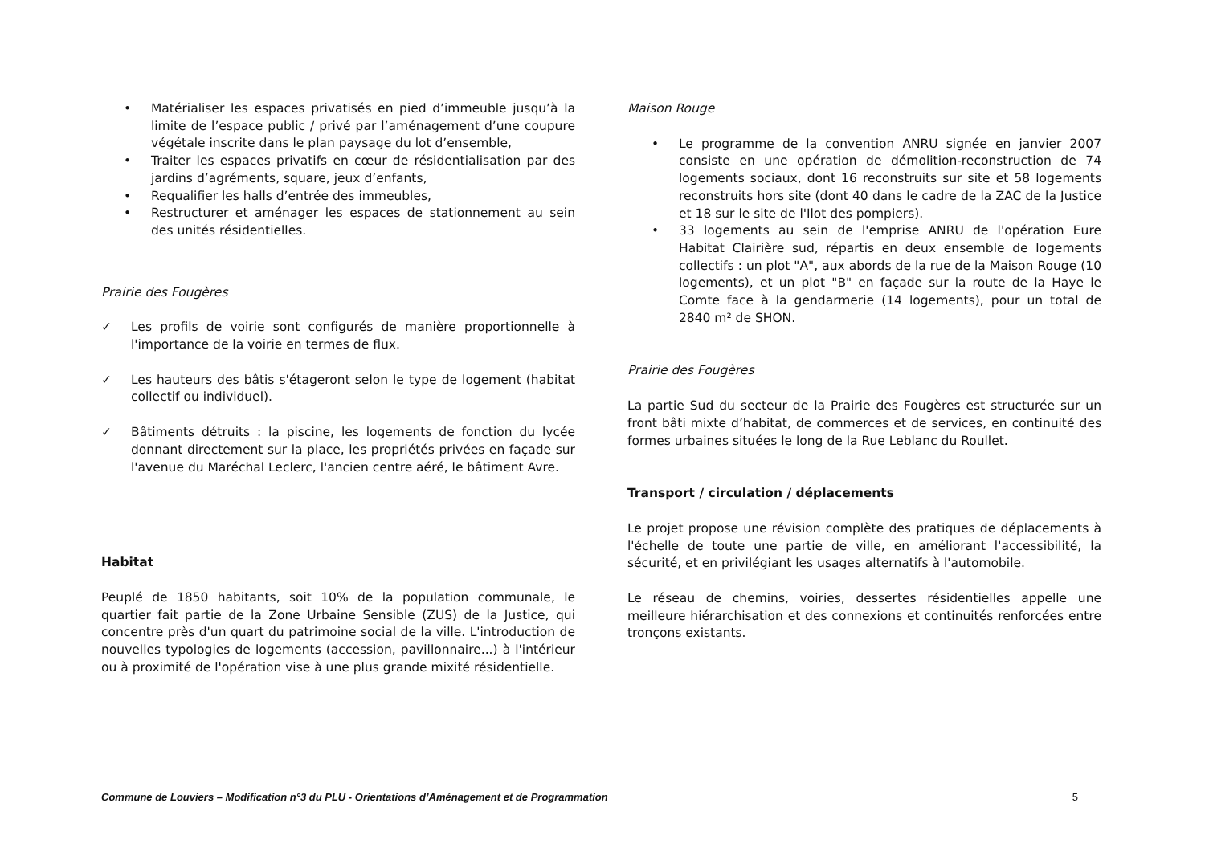• Matérialiser les espaces privatisés en pied d’immeuble jusqu’à la limite de l’espace public / privé par l’aménagement d’une coupure végétale inscrite dans le plan paysage du lot d’ensemble,
• Traiter les espaces privatifs en cœur de résidentialisation par des jardins d’agréments, square, jeux d’enfants,
• Requalifier les halls d’entrée des immeubles,
• Restructurer et aménager les espaces de stationnement au sein des unités résidentielles.
Prairie des Fougères
✓ Les profils de voirie sont configurés de manière proportionnelle à l'importance de la voirie en termes de flux.
✓ Les hauteurs des bâtis s'étageront selon le type de logement (habitat collectif ou individuel).
✓ Bâtiments détruits : la piscine, les logements de fonction du lycée donnant directement sur la place, les propriétés privées en façade sur l'avenue du Maréchal Leclerc, l'ancien centre aéré, le bâtiment Avre.
Habitat
Peuplé de 1850 habitants, soit 10% de la population communale, le quartier fait partie de la Zone Urbaine Sensible (ZUS) de la Justice, qui concentre près d'un quart du patrimoine social de la ville. L'introduction de nouvelles typologies de logements (accession, pavillonnaire...) à l'intérieur ou à proximité de l'opération vise à une plus grande mixité résidentielle.
Maison Rouge
• Le programme de la convention ANRU signée en janvier 2007 consiste en une opération de démolition-reconstruction de 74 logements sociaux, dont 16 reconstruits sur site et 58 logements reconstruits hors site (dont 40 dans le cadre de la ZAC de la Justice et 18 sur le site de l'Ilot des pompiers).
• 33 logements au sein de l'emprise ANRU de l'opération Eure Habitat Clairière sud, répartis en deux ensemble de logements collectifs : un plot "A", aux abords de la rue de la Maison Rouge (10 logements), et un plot "B" en façade sur la route de la Haye le Comte face à la gendarmerie (14 logements), pour un total de 2840 m² de SHON.
Prairie des Fougères
La partie Sud du secteur de la Prairie des Fougères est structurée sur un front bâti mixte d’habitat, de commerces et de services, en continuité des formes urbaines situées le long de la Rue Leblanc du Roullet.
Transport / circulation / déplacements
Le projet propose une révision complète des pratiques de déplacements à l'échelle de toute une partie de ville, en améliorant l'accessibilité, la sécurité, et en privilégiant les usages alternatifs à l'automobile.
Le réseau de chemins, voiries, dessertes résidentielles appelle une meilleure hiérarchisation et des connexions et continuités renforcées entre tronçons existants.
Commune de Louviers – Modification n°3 du PLU - Orientations d’Aménagement et de Programmation 5